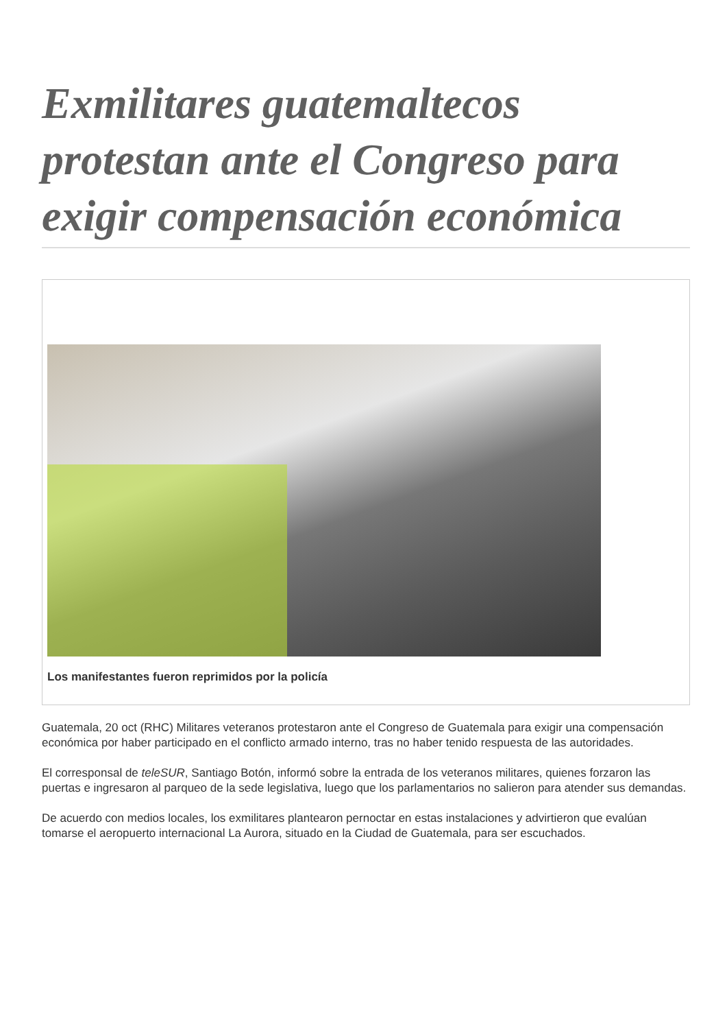Exmilitares guatemaltecos protestan ante el Congreso para exigir compensación económica
Los manifestantes fueron reprimidos por la policía
Guatemala, 20 oct (RHC) Militares veteranos protestaron ante el Congreso de Guatemala para exigir una compensación económica por haber participado en el conflicto armado interno, tras no haber tenido respuesta de las autoridades.
El corresponsal de teleSUR, Santiago Botón, informó sobre la entrada de los veteranos militares, quienes forzaron las puertas e ingresaron al parqueo de la sede legislativa, luego que los parlamentarios no salieron para atender sus demandas.
De acuerdo con medios locales, los exmilitares plantearon pernoctar en estas instalaciones y advirtieron que evalúan tomarse el aeropuerto internacional La Aurora, situado en la Ciudad de Guatemala, para ser escuchados.